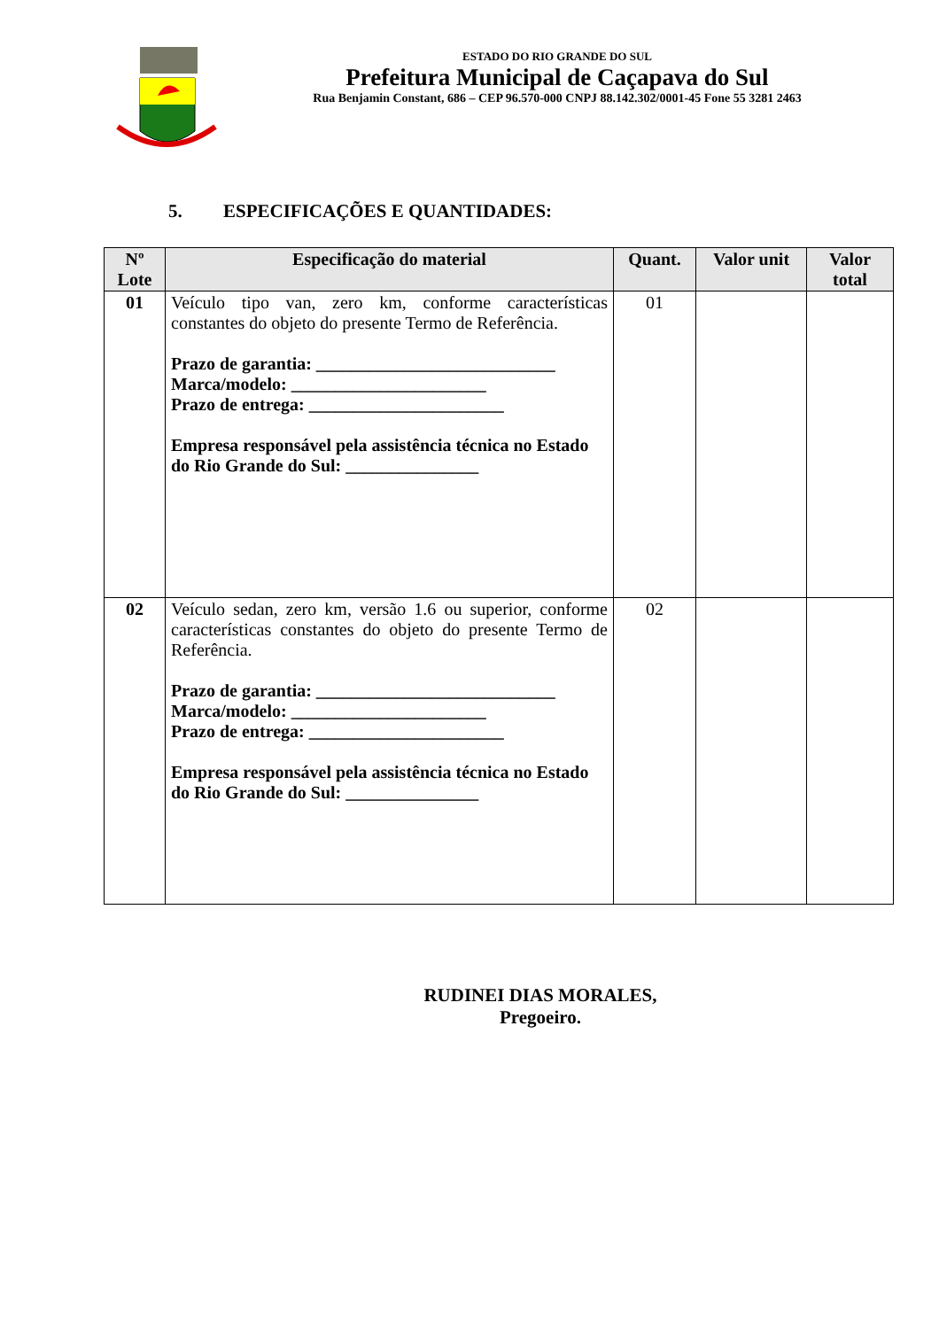ESTADO DO RIO GRANDE DO SUL
Prefeitura Municipal de Caçapava do Sul
Rua Benjamin Constant, 686 – CEP 96.570-000 CNPJ 88.142.302/0001-45 Fone 55 3281 2463
5. ESPECIFICAÇÕES E QUANTIDADES:
| Nº Lote | Especificação do material | Quant. | Valor unit | Valor total |
| --- | --- | --- | --- | --- |
| 01 | Veículo tipo van, zero km, conforme características constantes do objeto do presente Termo de Referência. Prazo de garantia: ___________________________ Marca/modelo: ______________________ Prazo de entrega: ______________________ Empresa responsável pela assistência técnica no Estado do Rio Grande do Sul: _______________ | 01 | | |
| 02 | Veículo sedan, zero km, versão 1.6 ou superior, conforme características constantes do objeto do presente Termo de Referência. Prazo de garantia: ___________________________ Marca/modelo: ______________________ Prazo de entrega: ______________________ Empresa responsável pela assistência técnica no Estado do Rio Grande do Sul: _______________ | 02 | | |
RUDINEI DIAS MORALES,
Pregoeiro.